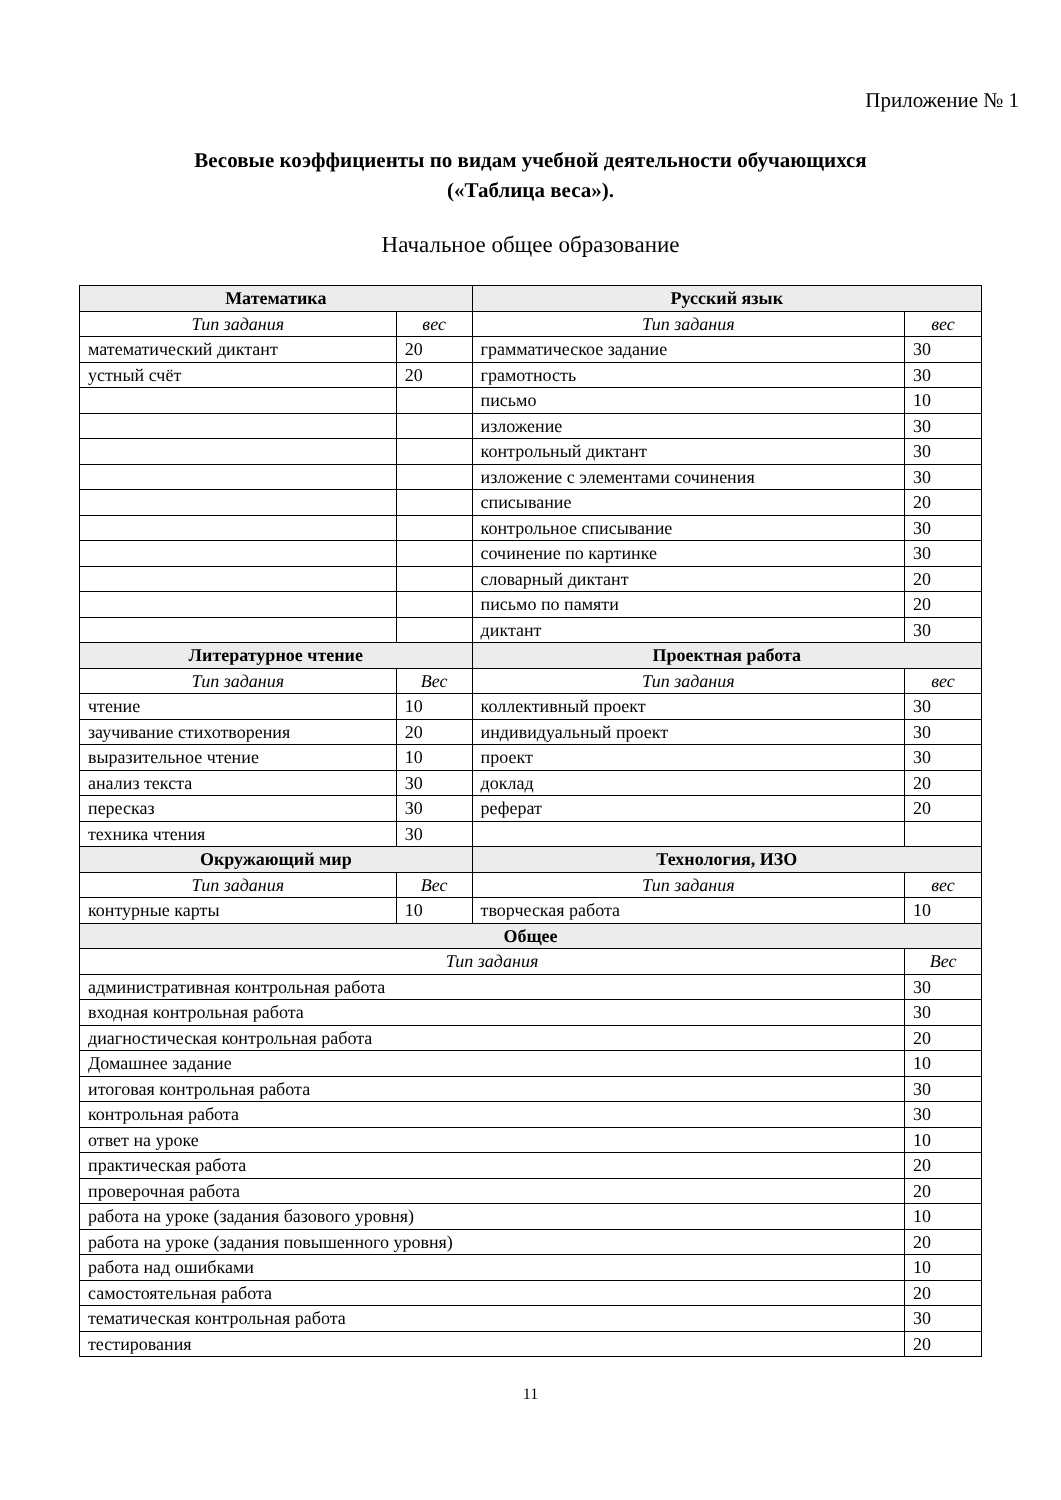Приложение № 1
Весовые коэффициенты по видам учебной деятельности обучающихся
(«Таблица веса»).
Начальное общее образование
| Математика | | Русский язык | |
| --- | --- | --- | --- |
| Тип задания | вес | Тип задания | вес |
| математический диктант | 20 | грамматическое задание | 30 |
| устный счёт | 20 | грамотность | 30 |
| | | письмо | 10 |
| | | изложение | 30 |
| | | контрольный диктант | 30 |
| | | изложение с элементами сочинения | 30 |
| | | списывание | 20 |
| | | контрольное списывание | 30 |
| | | сочинение по картинке | 30 |
| | | словарный диктант | 20 |
| | | письмо по памяти | 20 |
| | | диктант | 30 |
| Литературное чтение | | Проектная работа | |
| Тип задания | Вес | Тип задания | вес |
| чтение | 10 | коллективный проект | 30 |
| заучивание стихотворения | 20 | индивидуальный проект | 30 |
| выразительное чтение | 10 | проект | 30 |
| анализ текста | 30 | доклад | 20 |
| пересказ | 30 | реферат | 20 |
| техника чтения | 30 | | |
| Окружающий мир | | Технология, ИЗО | |
| Тип задания | Вес | Тип задания | вес |
| контурные карты | 10 | творческая работа | 10 |
| Общее | | | |
| Тип задания | | | Вес |
| административная контрольная работа | | | 30 |
| входная контрольная работа | | | 30 |
| диагностическая контрольная работа | | | 20 |
| Домашнее задание | | | 10 |
| итоговая контрольная работа | | | 30 |
| контрольная работа | | | 30 |
| ответ на уроке | | | 10 |
| практическая работа | | | 20 |
| проверочная работа | | | 20 |
| работа на уроке (задания базового уровня) | | | 10 |
| работа на уроке (задания повышенного уровня) | | | 20 |
| работа над ошибками | | | 10 |
| самостоятельная работа | | | 20 |
| тематическая контрольная работа | | | 30 |
| тестирования | | | 20 |
11